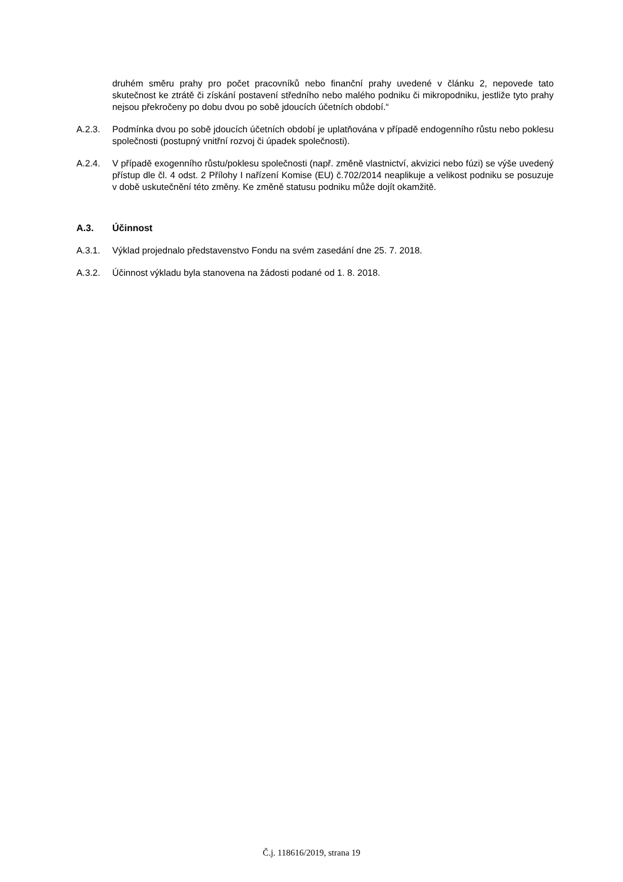druhém směru prahy pro počet pracovníků nebo finanční prahy uvedené v článku 2, nepovede tato skutečnost ke ztrátě či získání postavení středního nebo malého podniku či mikropodniku, jestliže tyto prahy nejsou překročeny po dobu dvou po sobě jdoucích účetních období.“
A.2.3. Podmínka dvou po sobě jdoucích účetních období je uplatňována v případě endogenního růstu nebo poklesu společnosti (postupný vnitřní rozvoj či úpadek společnosti).
A.2.4. V případě exogenního růstu/poklesu společnosti (např. změně vlastnictví, akvizici nebo fúzi) se výše uvedený přístup dle čl. 4 odst. 2 Přílohy I nařízení Komise (EU) č.702/2014 neaplikuje a velikost podniku se posuzuje v době uskutečnění této změny. Ke změně statusu podniku může dojít okamžitě.
A.3. Účinnost
A.3.1. Výklad projednalo představenstvo Fondu na svém zasedání dne 25. 7. 2018.
A.3.2. Účinnost výkladu byla stanovena na žádosti podané od 1. 8. 2018.
Č.j. 118616/2019, strana 19